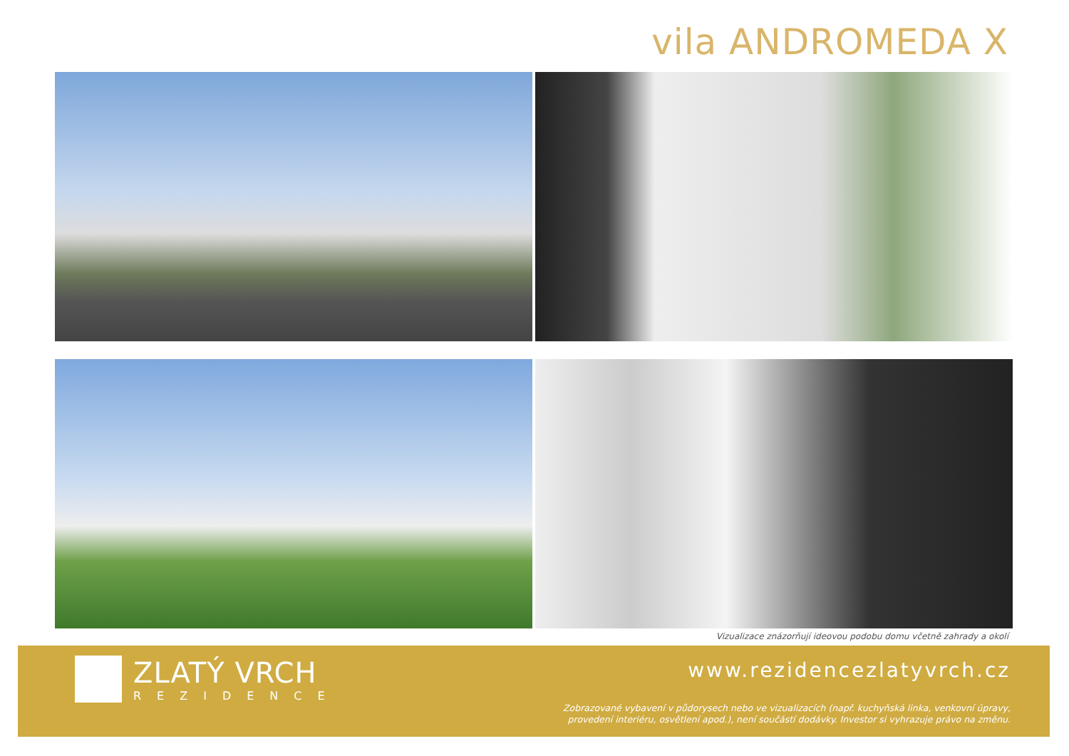vila ANDROMEDA X
Vizualizace znázorňují ideovou podobu domu včetně zahrady a okolí
ZLATÝ VRCH
REZIDENCE
www.rezidencezlatyvrch.cz
Zobrazované vybavení v půdorysech nebo ve vizualizacích (např. kuchyňská linka, venkovní úpravy,
provedení interiéru, osvětlení apod.), není součástí dodávky. Investor si vyhrazuje právo na změnu.